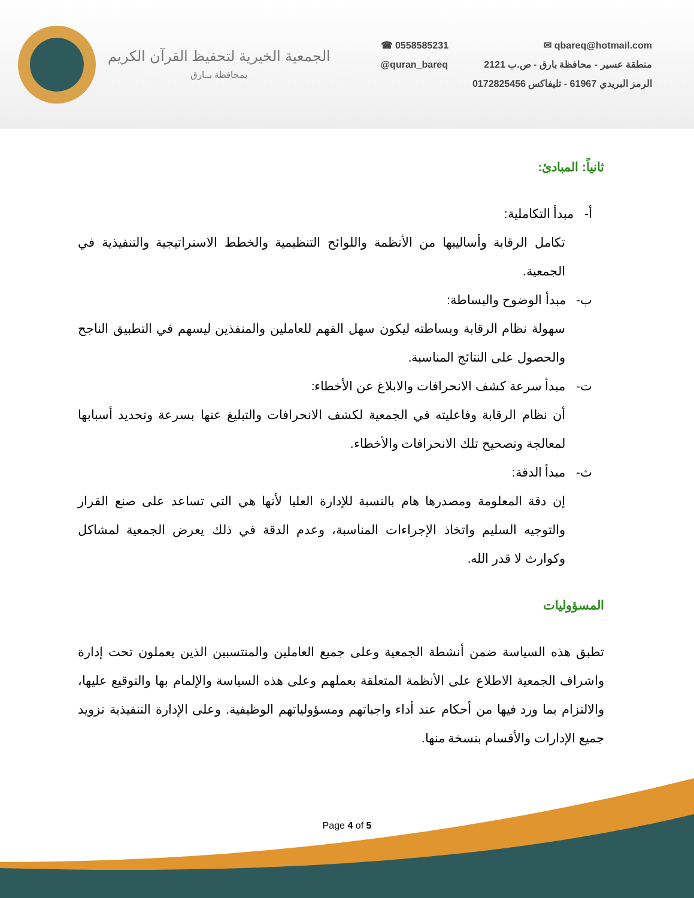الجمعية الخيرية لتحفيظ القرآن الكريم
بمحافظة بــارق
☎ 0558585231
@quran_bareq
qbareq@hotmail.com ✉
منطقة عسير - محافظة بارق - ص.ب 2121
الرمز البريدي 61967 - تليفاكس 0172825456
ثانياً: المبادئ:
أ- مبدأ التكاملية:
تكامل الرقابة وأساليبها من الأنظمة واللوائح التنظيمية والخطط الاستراتيجية والتنفيذية في الجمعية.
ب- مبدأ الوضوح والبساطة:
سهولة نظام الرقابة وبساطته ليكون سهل الفهم للعاملين والمنفذين ليسهم في التطبيق الناجح والحصول على النتائج المناسبة.
ت- مبدأ سرعة كشف الانحرافات والابلاغ عن الأخطاء:
أن نظام الرقابة وفاعليته في الجمعية لكشف الانحرافات والتبليغ عنها بسرعة وتحديد أسبابها لمعالجة وتصحيح تلك الانحرافات والأخطاء.
ث- مبدأ الدقة:
إن دقة المعلومة ومصدرها هام بالنسبة للإدارة العليا لأنها هي التي تساعد على صنع القرار والتوجيه السليم واتخاذ الإجراءات المناسبة، وعدم الدقة في ذلك يعرض الجمعية لمشاكل وكوارث لا قدر الله.
المسؤوليات
تطبق هذه السياسة ضمن أنشطة الجمعية وعلى جميع العاملين والمنتسبين الذين يعملون تحت إدارة واشراف الجمعية الاطلاع على الأنظمة المتعلقة بعملهم وعلى هذه السياسة والإلمام بها والتوقيع عليها، والالتزام بما ورد فيها من أحكام عند أداء واجباتهم ومسؤولياتهم الوظيفية. وعلى الإدارة التنفيذية تزويد جميع الإدارات والأقسام بنسخة منها.
Page 4 of 5